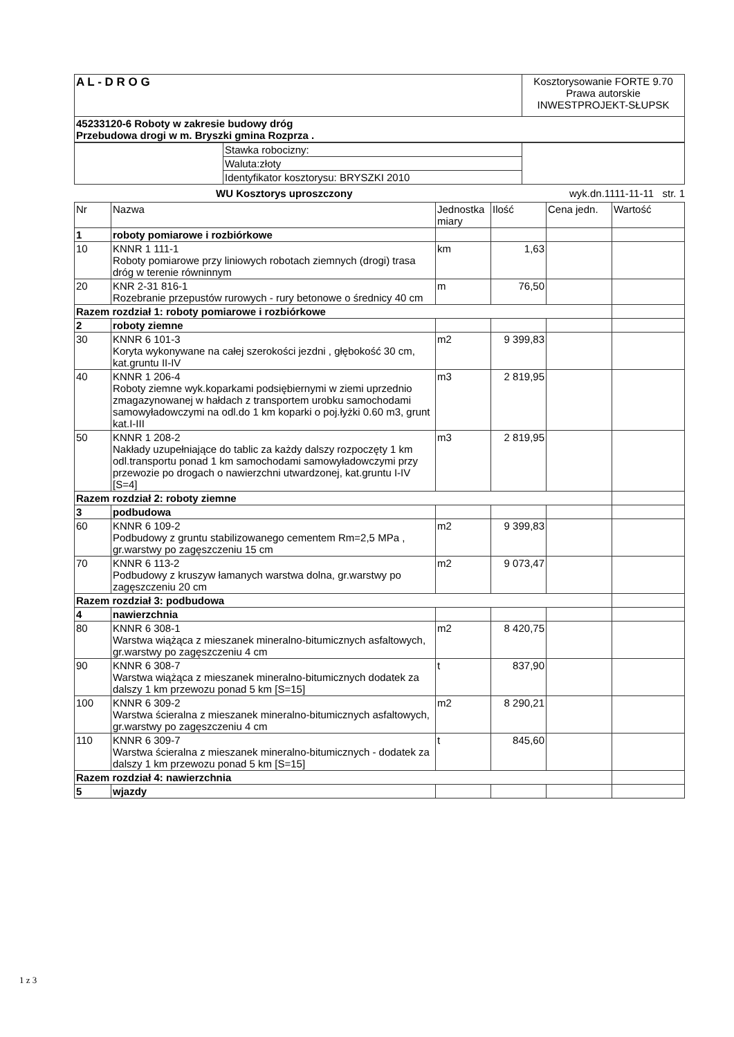| A L - D R O G | Kosztorysowanie FORTE 9.70 Prawa autorskie INWESTPROJEKT-SŁUPSK |
| 45233120-6 Roboty w zakresie budowy dróg Przebudowa drogi w m. Bryszki gmina Rozprza . | |
| | Stawka robocizny: | |
| | Waluta:złoty | |
| | Identyfikator kosztorysu: BRYSZKI 2010 | |
WU Kosztorys uproszczony wyk.dn.1111-11-11 str. 1
| Nr | Nazwa | Jednostka miary | Ilość | Cena jedn. | Wartość |
| --- | --- | --- | --- | --- | --- |
| 1 | roboty pomiarowe i rozbiórkowe | | | | |
| 10 | KNNR 1 111-1 Roboty pomiarowe przy liniowych robotach ziemnych (drogi) trasa dróg w terenie równinnym | km | 1,63 | | |
| 20 | KNR 2-31 816-1 Rozebranie przepustów rurowych - rury betonowe o średnicy 40 cm | m | 76,50 | | |
| Razem rozdział 1: roboty pomiarowe i rozbiórkowe | | | | | |
| 2 | roboty ziemne | | | | |
| 30 | KNNR 6 101-3 Koryta wykonywane na całej szerokości jezdni , głębokość 30 cm, kat.gruntu II-IV | m2 | 9 399,83 | | |
| 40 | KNNR 1 206-4 Roboty ziemne wyk.koparkami podsiębiernymi w ziemi uprzednio zmagazynowanej w hałdach z transportem urobku samochodami samowyładowczymi na odl.do 1 km koparki o poj.łyżki 0.60 m3, grunt kat.I-III | m3 | 2 819,95 | | |
| 50 | KNNR 1 208-2 Nakłady uzupełniające do tablic za każdy dalszy rozpoczęty 1 km odl.transportu ponad 1 km samochodami samowyładowczymi przy przewozie po drogach o nawierzchni utwardzonej, kat.gruntu I-IV [S=4] | m3 | 2 819,95 | | |
| Razem rozdział 2: roboty ziemne | | | | | |
| 3 | podbudowa | | | | |
| 60 | KNNR 6 109-2 Podbudowy z gruntu stabilizowanego cementem Rm=2,5 MPa , gr.warstwy po zagęszczeniu 15 cm | m2 | 9 399,83 | | |
| 70 | KNNR 6 113-2 Podbudowy z kruszyw łamanych warstwa dolna, gr.warstwy po zagęszczeniu 20 cm | m2 | 9 073,47 | | |
| Razem rozdział 3: podbudowa | | | | | |
| 4 | nawierzchnia | | | | |
| 80 | KNNR 6 308-1 Warstwa wiążąca z mieszanek mineralno-bitumicznych asfaltowych, gr.warstwy po zagęszczeniu 4 cm | m2 | 8 420,75 | | |
| 90 | KNNR 6 308-7 Warstwa wiążąca z mieszanek mineralno-bitumicznych dodatek za dalszy 1 km przewozu ponad 5 km [S=15] | t | 837,90 | | |
| 100 | KNNR 6 309-2 Warstwa ścieralna z mieszanek mineralno-bitumicznych asfaltowych, gr.warstwy po zagęszczeniu 4 cm | m2 | 8 290,21 | | |
| 110 | KNNR 6 309-7 Warstwa ścieralna z mieszanek mineralno-bitumicznych - dodatek za dalszy 1 km przewozu ponad 5 km [S=15] | t | 845,60 | | |
| Razem rozdział 4: nawierzchnia | | | | | |
| 5 | wjazdy | | | | |
1 z 3